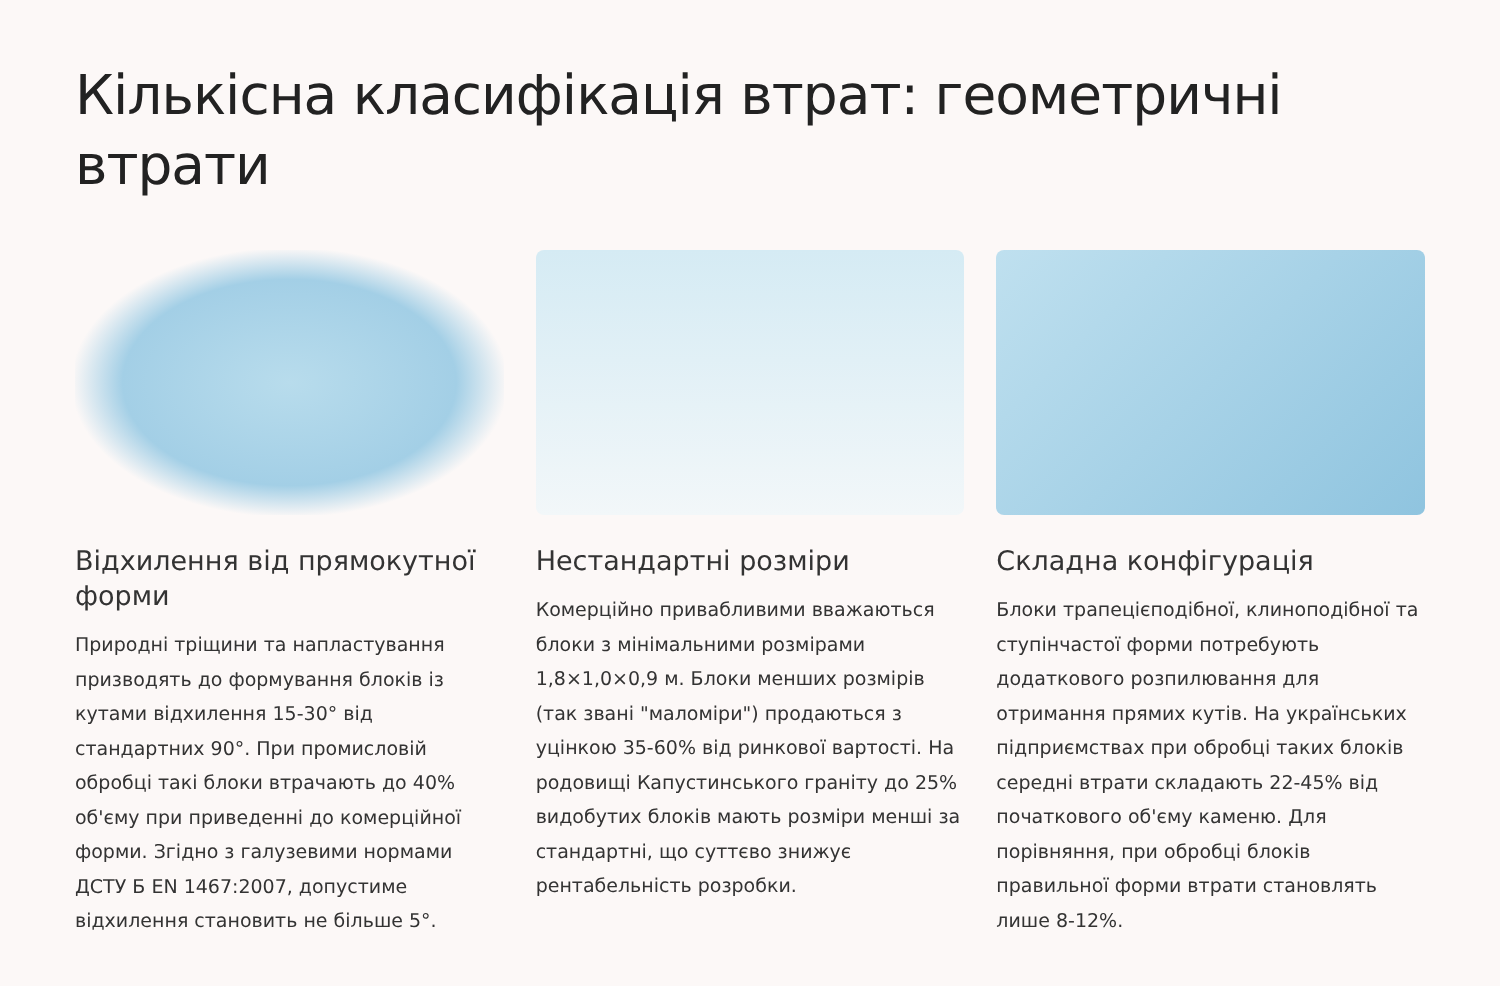Кількісна класифікація втрат: геометричні втрати
Відхилення від прямокутної форми
Природні тріщини та напластування призводять до формування блоків із кутами відхилення 15-30° від стандартних 90°. При промисловій обробці такі блоки втрачають до 40% об'єму при приведенні до комерційної форми. Згідно з галузевими нормами ДСТУ Б EN 1467:2007, допустиме відхилення становить не більше 5°.
Нестандартні розміри
Комерційно привабливими вважаються блоки з мінімальними розмірами 1,8×1,0×0,9 м. Блоки менших розмірів (так звані "маломіри") продаються з уцінкою 35-60% від ринкової вартості. На родовищі Капустинського граніту до 25% видобутих блоків мають розміри менші за стандартні, що суттєво знижує рентабельність розробки.
Складна конфігурація
Блоки трапецієподібної, клиноподібної та ступінчастої форми потребують додаткового розпилювання для отримання прямих кутів. На українських підприємствах при обробці таких блоків середні втрати складають 22-45% від початкового об'єму каменю. Для порівняння, при обробці блоків правильної форми втрати становлять лише 8-12%.